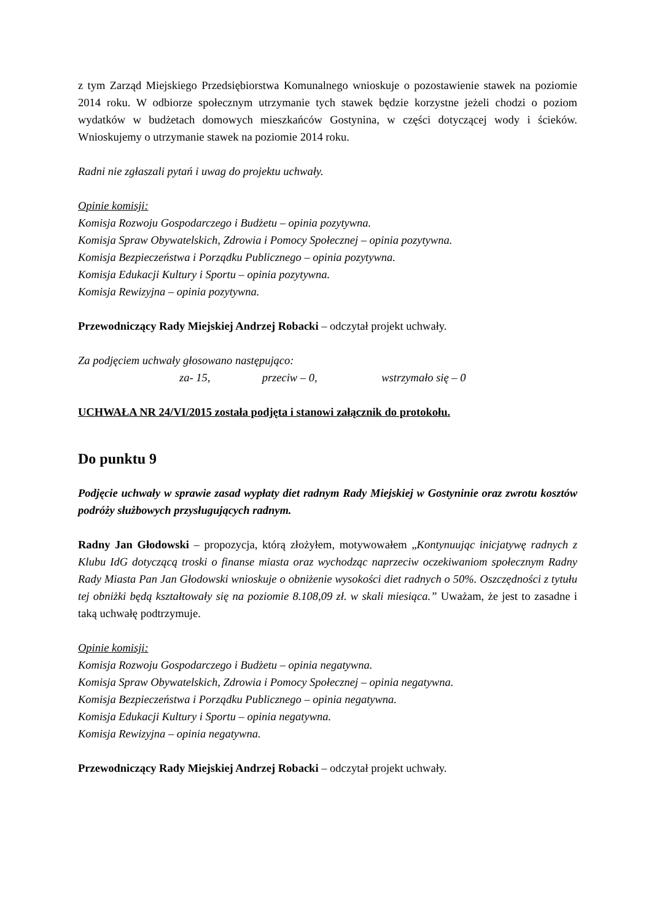z tym Zarząd Miejskiego Przedsiębiorstwa Komunalnego wnioskuje o pozostawienie stawek na poziomie 2014 roku. W odbiorze społecznym utrzymanie tych stawek będzie korzystne jeżeli chodzi o poziom wydatków w budżetach domowych mieszkańców Gostynina, w części dotyczącej wody i ścieków. Wnioskujemy o utrzymanie stawek na poziomie 2014 roku.
Radni nie zgłaszali pytań i uwag do projektu uchwały.
Opinie komisji:
Komisja Rozwoju Gospodarczego i Budżetu – opinia pozytywna.
Komisja Spraw Obywatelskich, Zdrowia i Pomocy Społecznej – opinia pozytywna.
Komisja Bezpieczeństwa i Porządku Publicznego – opinia pozytywna.
Komisja Edukacji Kultury i Sportu – opinia pozytywna.
Komisja Rewizyjna – opinia pozytywna.
Przewodniczący Rady Miejskiej Andrzej Robacki – odczytał projekt uchwały.
Za podjęciem uchwały głosowano następująco:
za- 15, przeciw – 0, wstrzymało się – 0
UCHWAŁA NR 24/VI/2015 została podjęta i stanowi załącznik do protokołu.
Do punktu 9
Podjęcie uchwały w sprawie zasad wypłaty diet radnym Rady Miejskiej w Gostyninie oraz zwrotu kosztów podróży służbowych przysługujących radnym.
Radny Jan Głodowski – propozycja, którą złożyłem, motywowałem „Kontynuując inicjatywę radnych z Klubu IdG dotyczącą troski o finanse miasta oraz wychodząc naprzeciw oczekiwaniom społecznym Radny Rady Miasta Pan Jan Głodowski wnioskuje o obniżenie wysokości diet radnych o 50%. Oszczędności z tytułu tej obniżki będą kształtowały się na poziomie 8.108,09 zł. w skali miesiąca.” Uważam, że jest to zasadne i taką uchwałę podtrzymuje.
Opinie komisji:
Komisja Rozwoju Gospodarczego i Budżetu – opinia negatywna.
Komisja Spraw Obywatelskich, Zdrowia i Pomocy Społecznej – opinia negatywna.
Komisja Bezpieczeństwa i Porządku Publicznego – opinia negatywna.
Komisja Edukacji Kultury i Sportu – opinia negatywna.
Komisja Rewizyjna – opinia negatywna.
Przewodniczący Rady Miejskiej Andrzej Robacki – odczytał projekt uchwały.